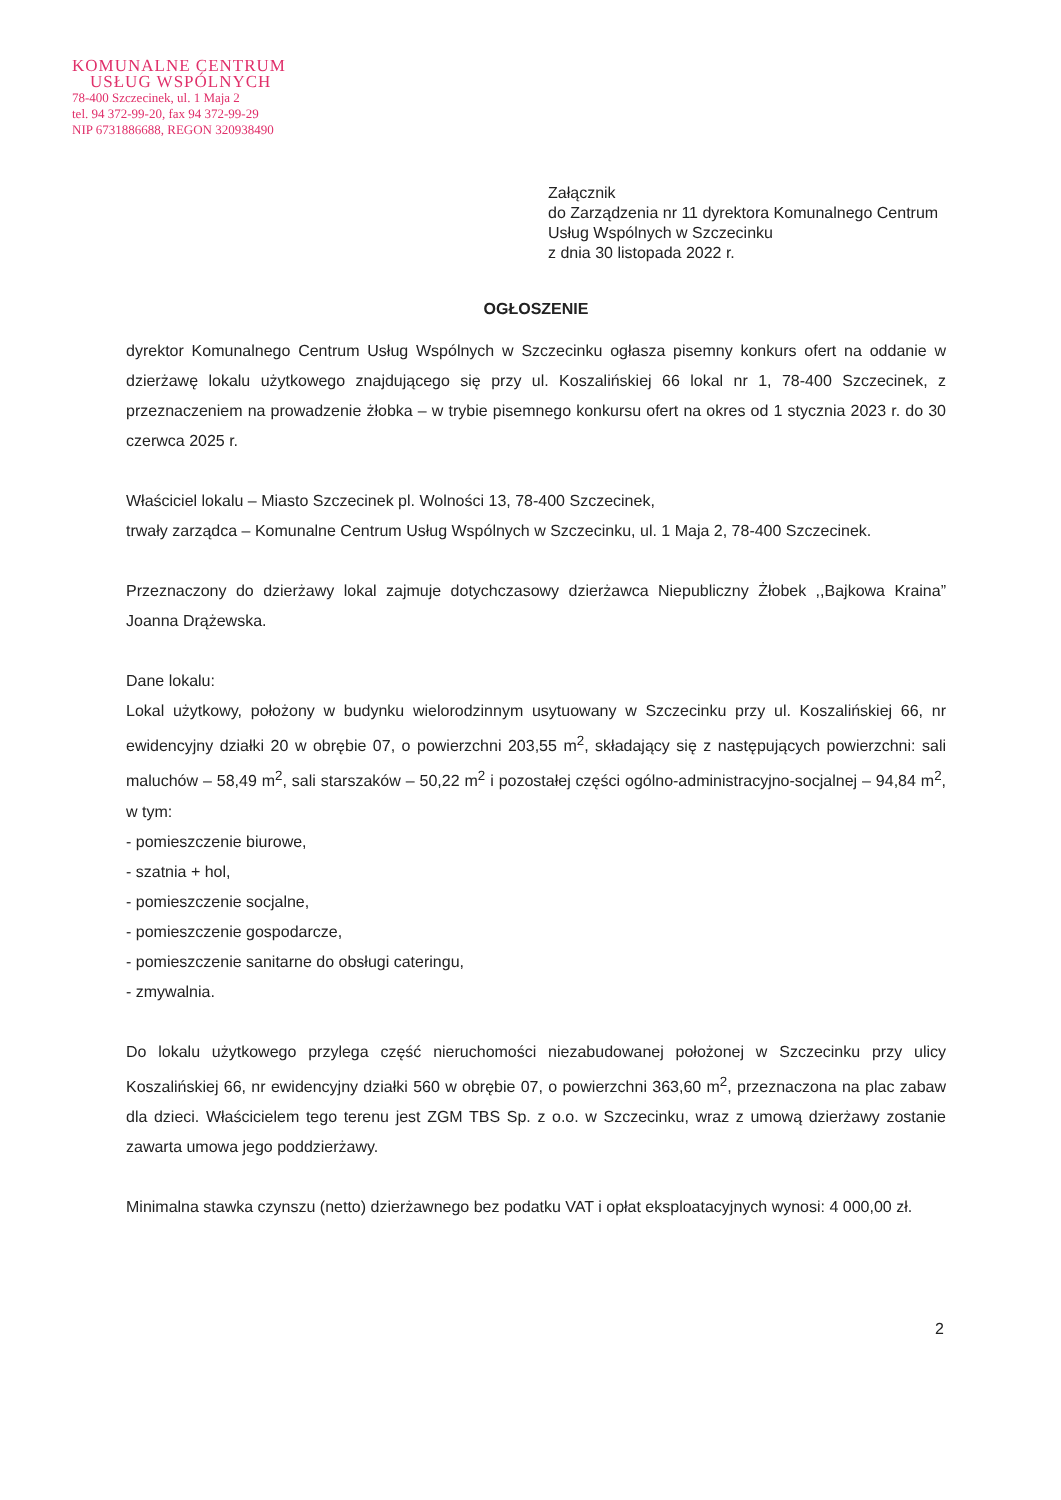KOMUNALNE CENTRUM
USŁUG WSPÓLNYCH
78-400 Szczecinek, ul. 1 Maja 2
tel. 94 372-99-20, fax 94 372-99-29
NIP 6731886688, REGON 320938490
Załącznik
do Zarządzenia nr 11 dyrektora Komunalnego Centrum Usług Wspólnych w Szczecinku
z dnia 30 listopada 2022 r.
OGŁOSZENIE
dyrektor Komunalnego Centrum Usług Wspólnych w Szczecinku ogłasza pisemny konkurs ofert na oddanie w dzierżawę lokalu użytkowego znajdującego się przy ul. Koszalińskiej 66 lokal nr 1, 78-400 Szczecinek, z przeznaczeniem na prowadzenie żłobka – w trybie pisemnego konkursu ofert na okres od 1 stycznia 2023 r. do 30 czerwca 2025 r.
Właściciel lokalu – Miasto Szczecinek pl. Wolności 13, 78-400 Szczecinek,
trwały zarządca – Komunalne Centrum Usług Wspólnych w Szczecinku, ul. 1 Maja 2, 78-400 Szczecinek.
Przeznaczony do dzierżawy lokal zajmuje dotychczasowy dzierżawca Niepubliczny Żłobek ,,Bajkowa Kraina” Joanna Drążewska.
Dane lokalu:
Lokal użytkowy, położony w budynku wielorodzinnym usytuowany w Szczecinku przy ul. Koszalińskiej 66, nr ewidencyjny działki 20 w obrębie 07, o powierzchni 203,55 m<sup>2</sup>, składający się z następujących powierzchni: sali maluchów – 58,49 m<sup>2</sup>, sali starszaków – 50,22 m<sup>2</sup> i pozostałej części ogólno-administracyjno-socjalnej – 94,84 m<sup>2</sup>, w tym:
- pomieszczenie biurowe,
- szatnia + hol,
- pomieszczenie socjalne,
- pomieszczenie gospodarcze,
- pomieszczenie sanitarne do obsługi cateringu,
- zmywalnia.
Do lokalu użytkowego przylega część nieruchomości niezabudowanej położonej w Szczecinku przy ulicy Koszalińskiej 66, nr ewidencyjny działki 560 w obrębie 07, o powierzchni 363,60 m<sup>2</sup>, przeznaczona na plac zabaw dla dzieci. Właścicielem tego terenu jest ZGM TBS Sp. z o.o. w Szczecinku, wraz z umową dzierżawy zostanie zawarta umowa jego poddzierżawy.
Minimalna stawka czynszu (netto) dzierżawnego bez podatku VAT i opłat eksploatacyjnych wynosi: 4 000,00 zł.
2